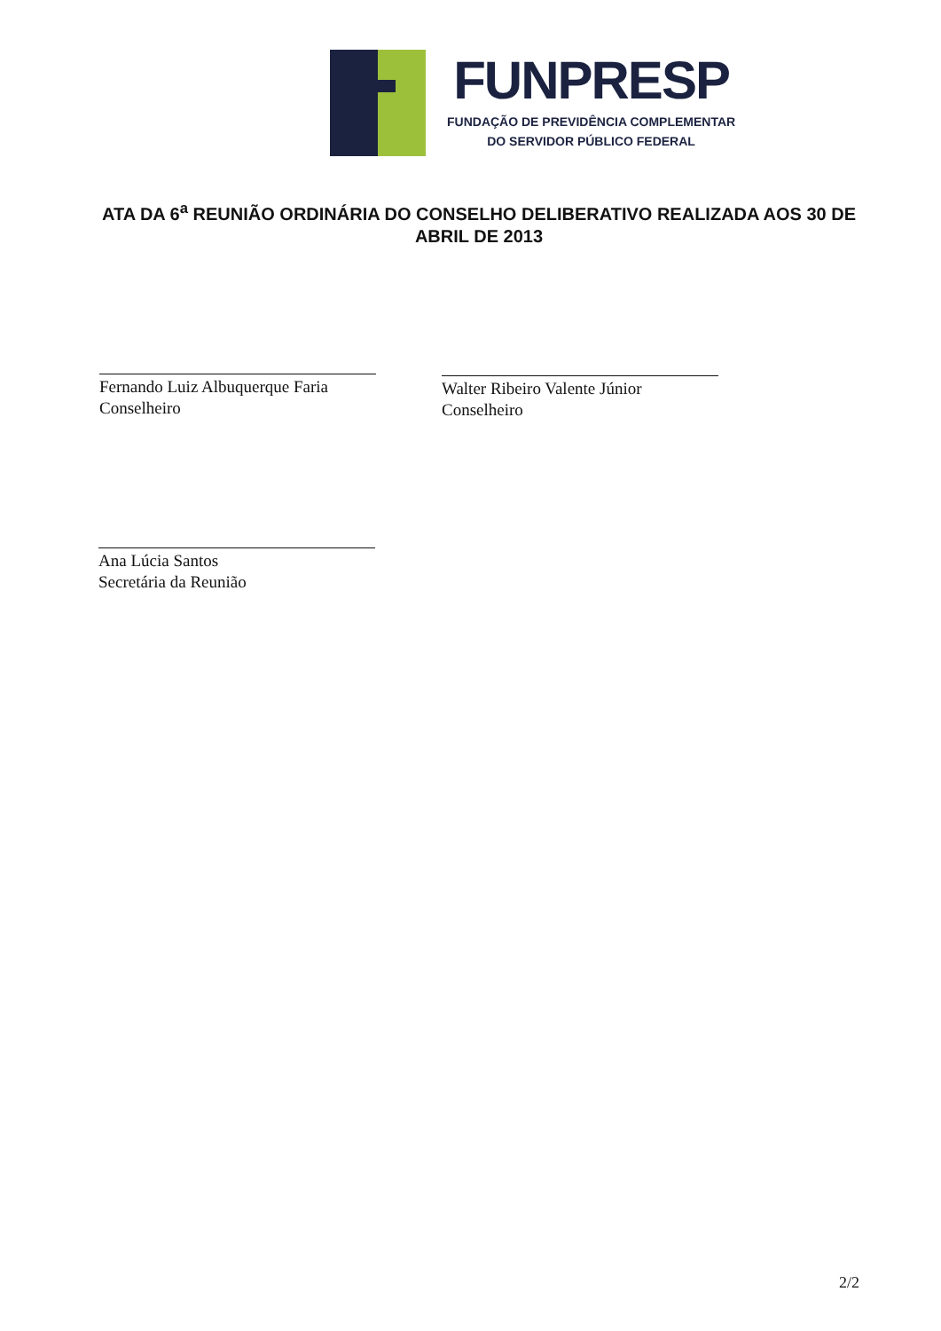FUNPRESP
FUNDAÇÃO DE PREVIDÊNCIA COMPLEMENTAR
DO SERVIDOR PÚBLICO FEDERAL
ATA DA 6<sup>a</sup> REUNIÃO ORDINÁRIA DO CONSELHO DELIBERATIVO REALIZADA AOS 30 DE ABRIL DE 2013
Fernando Luiz Albuquerque Faria
Conselheiro
Walter Ribeiro Valente Júnior
Conselheiro
Ana Lúcia Santos
Secretária da Reunião
2/2